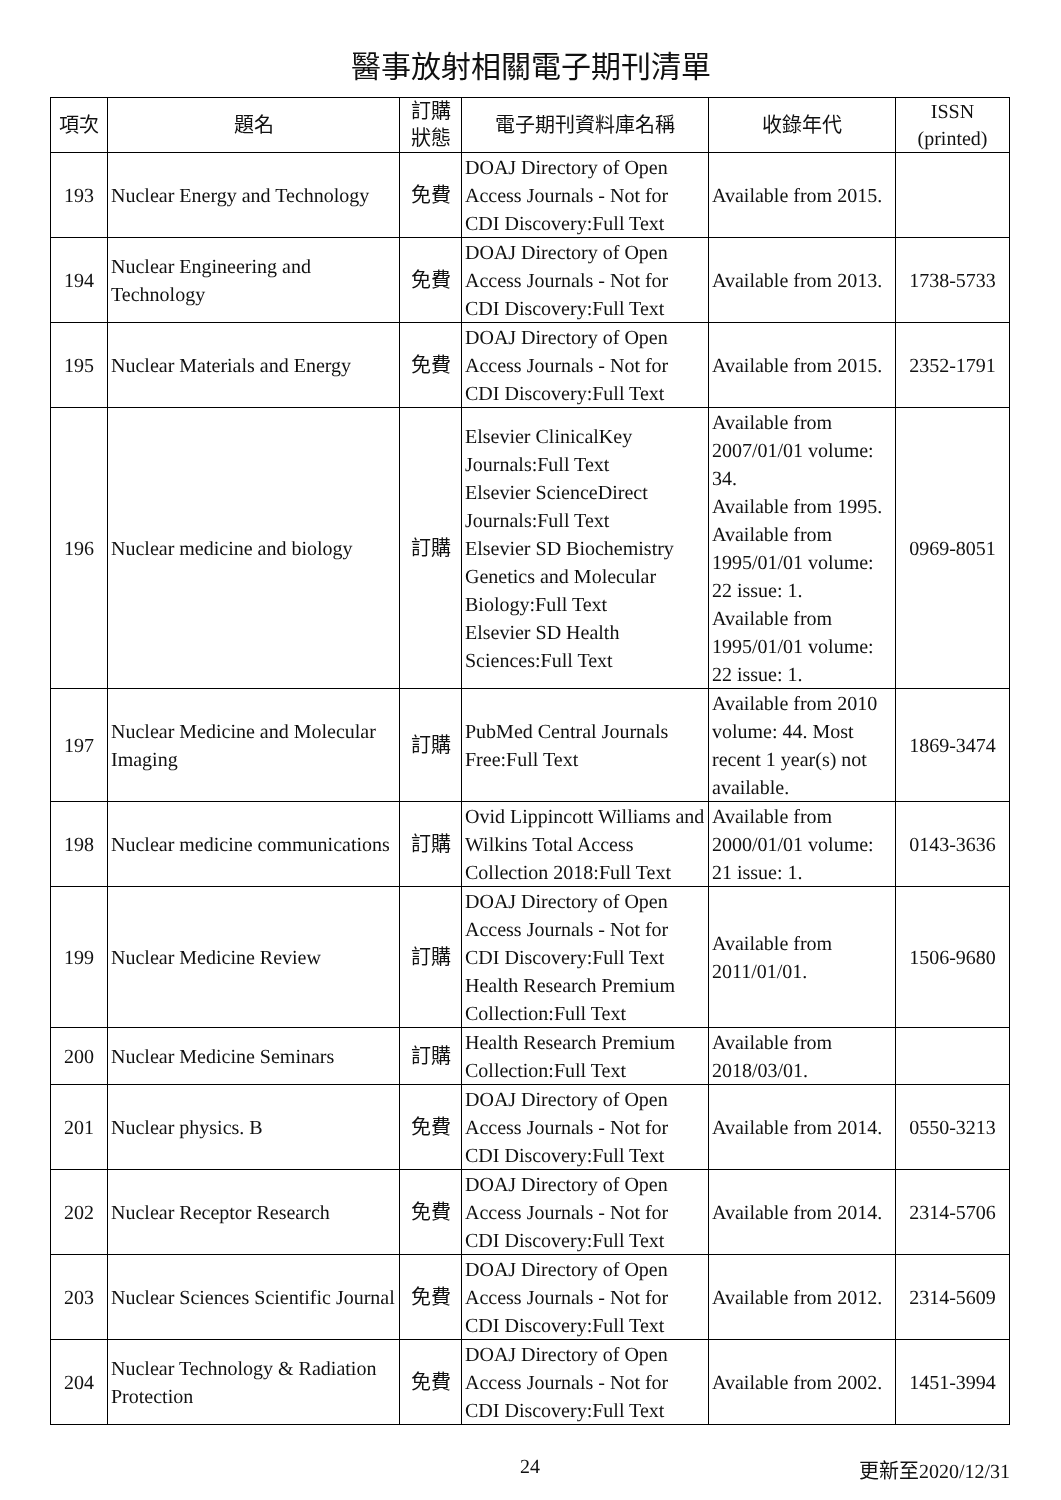醫事放射相關電子期刊清單
| 項次 | 題名 | 訂購 狀態 | 電子期刊資料庫名稱 | 收錄年代 | ISSN (printed) |
| --- | --- | --- | --- | --- | --- |
| 193 | Nuclear Energy and Technology | 免費 | DOAJ Directory of Open Access Journals - Not for CDI Discovery:Full Text | Available from 2015. | |
| 194 | Nuclear Engineering and Technology | 免費 | DOAJ Directory of Open Access Journals - Not for CDI Discovery:Full Text | Available from 2013. | 1738-5733 |
| 195 | Nuclear Materials and Energy | 免費 | DOAJ Directory of Open Access Journals - Not for CDI Discovery:Full Text | Available from 2015. | 2352-1791 |
| 196 | Nuclear medicine and biology | 訂購 | Elsevier ClinicalKey Journals:Full Text Elsevier ScienceDirect Journals:Full Text Elsevier SD Biochemistry Genetics and Molecular Biology:Full Text Elsevier SD Health Sciences:Full Text | Available from 2007/01/01 volume: 34. Available from 1995. Available from 1995/01/01 volume: 22 issue: 1. Available from 1995/01/01 volume: 22 issue: 1. | 0969-8051 |
| 197 | Nuclear Medicine and Molecular Imaging | 訂購 | PubMed Central Journals Free:Full Text | Available from 2010 volume: 44. Most recent 1 year(s) not available. | 1869-3474 |
| 198 | Nuclear medicine communications | 訂購 | Ovid Lippincott Williams and Wilkins Total Access Collection 2018:Full Text | Available from 2000/01/01 volume: 21 issue: 1. | 0143-3636 |
| 199 | Nuclear Medicine Review | 訂購 | DOAJ Directory of Open Access Journals - Not for CDI Discovery:Full Text Health Research Premium Collection:Full Text | Available from 2011/01/01. | 1506-9680 |
| 200 | Nuclear Medicine Seminars | 訂購 | Health Research Premium Collection:Full Text | Available from 2018/03/01. | |
| 201 | Nuclear physics. B | 免費 | DOAJ Directory of Open Access Journals - Not for CDI Discovery:Full Text | Available from 2014. | 0550-3213 |
| 202 | Nuclear Receptor Research | 免費 | DOAJ Directory of Open Access Journals - Not for CDI Discovery:Full Text | Available from 2014. | 2314-5706 |
| 203 | Nuclear Sciences Scientific Journal | 免費 | DOAJ Directory of Open Access Journals - Not for CDI Discovery:Full Text | Available from 2012. | 2314-5609 |
| 204 | Nuclear Technology & Radiation Protection | 免費 | DOAJ Directory of Open Access Journals - Not for CDI Discovery:Full Text | Available from 2002. | 1451-3994 |
24 更新至2020/12/31